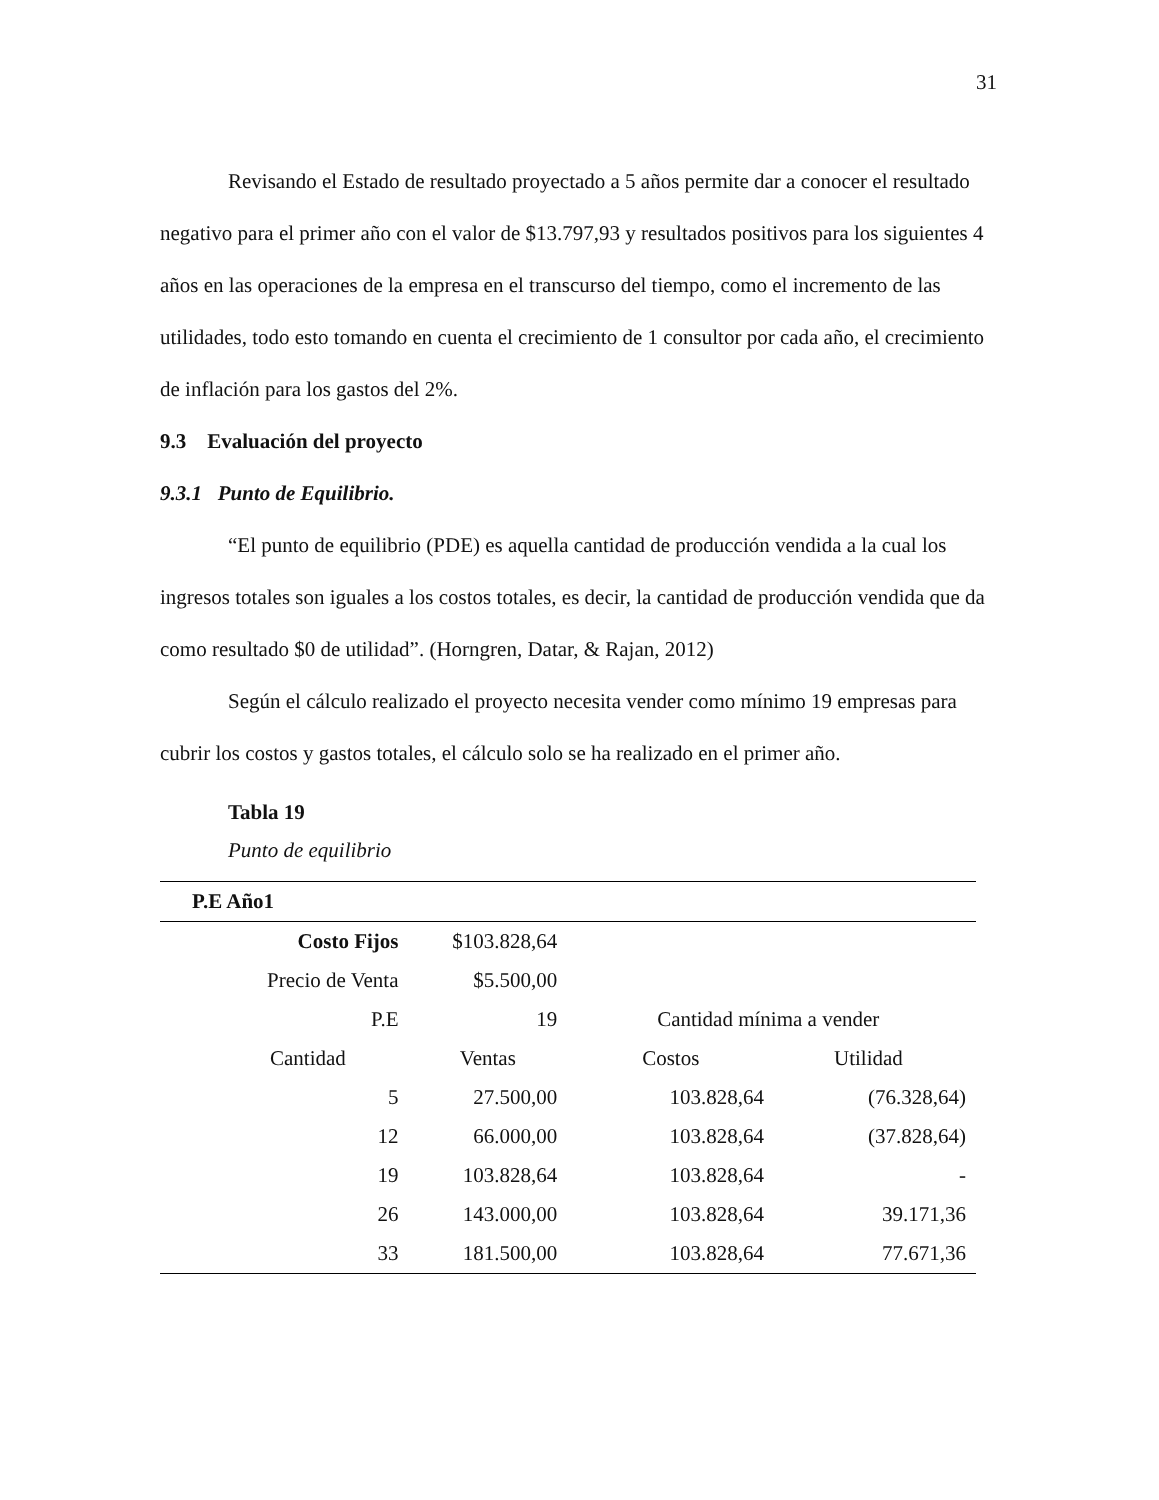31
Revisando el Estado de resultado proyectado a 5 años permite dar a conocer el resultado negativo para el primer año con el valor de $13.797,93 y resultados positivos para los siguientes 4 años en las operaciones de la empresa en el transcurso del tiempo, como el incremento de las utilidades, todo esto tomando en cuenta el crecimiento de 1 consultor por cada año, el crecimiento de inflación para los gastos del 2%.
9.3 Evaluación del proyecto
9.3.1 Punto de Equilibrio.
“El punto de equilibrio (PDE) es aquella cantidad de producción vendida a la cual los ingresos totales son iguales a los costos totales, es decir, la cantidad de producción vendida que da como resultado $0 de utilidad”. (Horngren, Datar, & Rajan, 2012)
Según el cálculo realizado el proyecto necesita vender como mínimo 19 empresas para cubrir los costos y gastos totales, el cálculo solo se ha realizado en el primer año.
Tabla 19
Punto de equilibrio
| P.E Año1 | | | | |
| --- | --- | --- | --- | --- |
| | Costo Fijos | $103.828,64 | | |
| | Precio de Venta | $5.500,00 | | |
| | P.E | 19 | Cantidad mínima a vender | |
| Cantidad | | Ventas | Costos | Utilidad |
| | 5 | 27.500,00 | 103.828,64 | (76.328,64) |
| | 12 | 66.000,00 | 103.828,64 | (37.828,64) |
| | 19 | 103.828,64 | 103.828,64 | - |
| | 26 | 143.000,00 | 103.828,64 | 39.171,36 |
| | 33 | 181.500,00 | 103.828,64 | 77.671,36 |